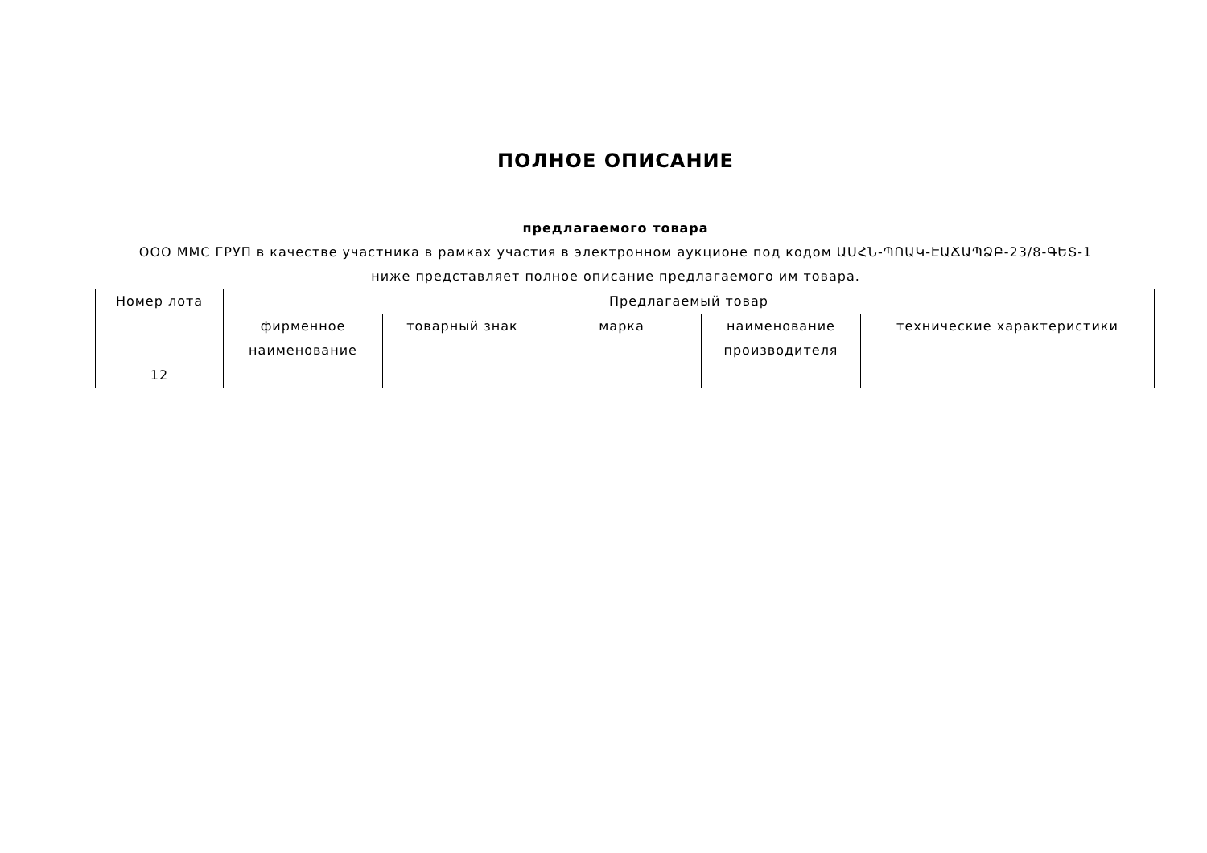ПОЛНОЕ ОПИСАНИЕ
предлагаемого товара
ООО ММС ГРУП в качестве участника в рамках участия в электронном аукционе под кодом ԱՍՀՆ-ՊՈԱԿ-ԷԱՃԱՊՁԲ-23/8-ԳԵՏ-1
ниже представляет полное описание предлагаемого им товара.
| Номер лота | Предлагаемый товар | | | | |
| --- | --- | --- | --- | --- | --- |
| | фирменное наименование | товарный знак | марка | наименование производителя | технические характеристики |
| 12 | | | | | |